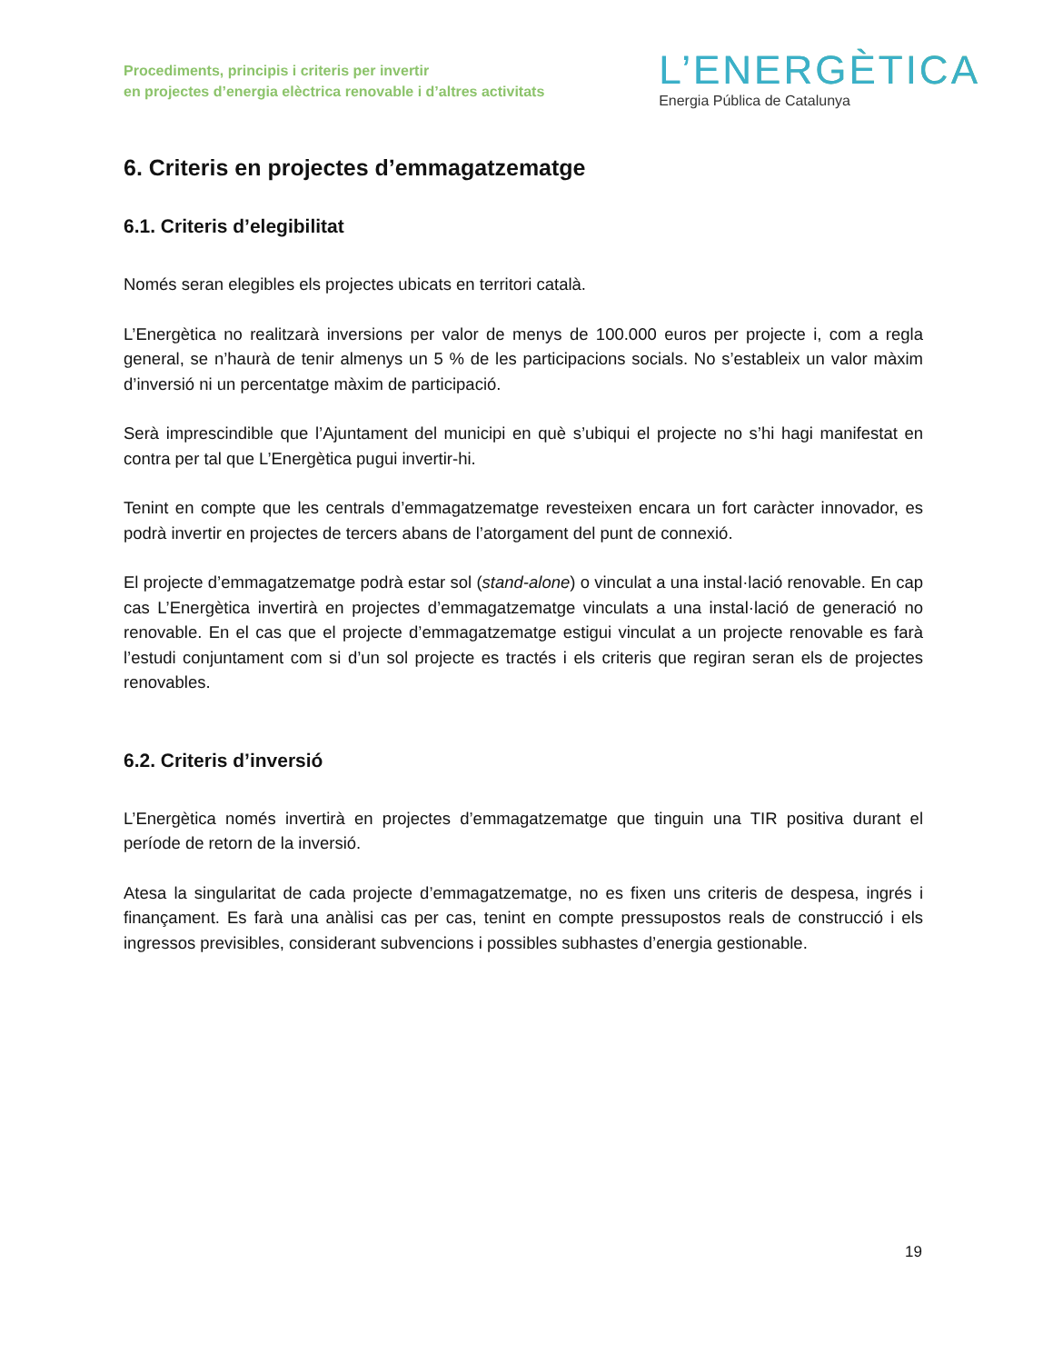Procediments, principis i criteris per invertir
en projectes d’energia elèctrica renovable i d’altres activitats
L’ENERGÈTICA
Energia Pública de Catalunya
6. Criteris en projectes d’emmagatzematge
6.1. Criteris d’elegibilitat
Només seran elegibles els projectes ubicats en territori català.
L’Energètica no realitzarà inversions per valor de menys de 100.000 euros per projecte i, com a regla general, se n’haurà de tenir almenys un 5 % de les participacions socials. No s’estableix un valor màxim d’inversió ni un percentatge màxim de participació.
Serà imprescindible que l’Ajuntament del municipi en què s’ubiqui el projecte no s’hi hagi manifestat en contra per tal que L’Energètica pugui invertir-hi.
Tenint en compte que les centrals d’emmagatzematge revesteixen encara un fort caràcter innovador, es podrà invertir en projectes de tercers abans de l’atorgament del punt de connexió.
El projecte d’emmagatzematge podrà estar sol (stand-alone) o vinculat a una instal·lació renovable. En cap cas L’Energètica invertirà en projectes d’emmagatzematge vinculats a una instal·lació de generació no renovable. En el cas que el projecte d’emmagatzematge estigui vinculat a un projecte renovable es farà l’estudi conjuntament com si d’un sol projecte es tractés i els criteris que regiran seran els de projectes renovables.
6.2. Criteris d’inversió
L’Energètica només invertirà en projectes d’emmagatzematge que tinguin una TIR positiva durant el període de retorn de la inversió.
Atesa la singularitat de cada projecte d’emmagatzematge, no es fixen uns criteris de despesa, ingrés i finançament. Es farà una anàlisi cas per cas, tenint en compte pressupostos reals de construcció i els ingressos previsibles, considerant subvencions i possibles subhastes d’energia gestionable.
19